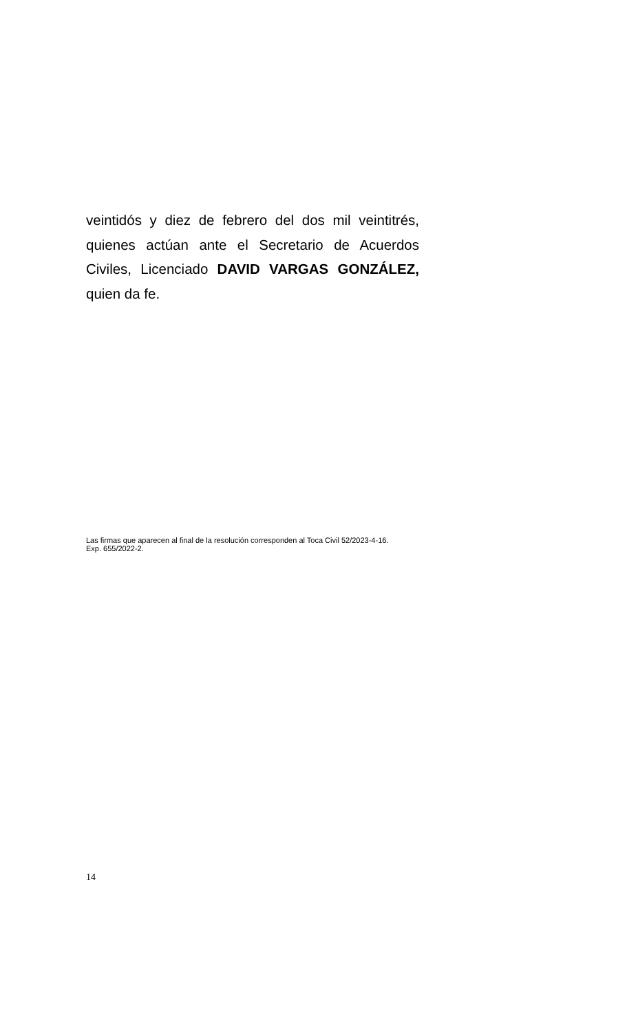veintidós y diez de febrero del dos mil veintitrés, quienes actúan ante el Secretario de Acuerdos Civiles, Licenciado DAVID VARGAS GONZÁLEZ, quien da fe.
Las firmas que aparecen al final de la resolución corresponden al Toca Civil 52/2023-4-16.
Exp. 655/2022-2.
14